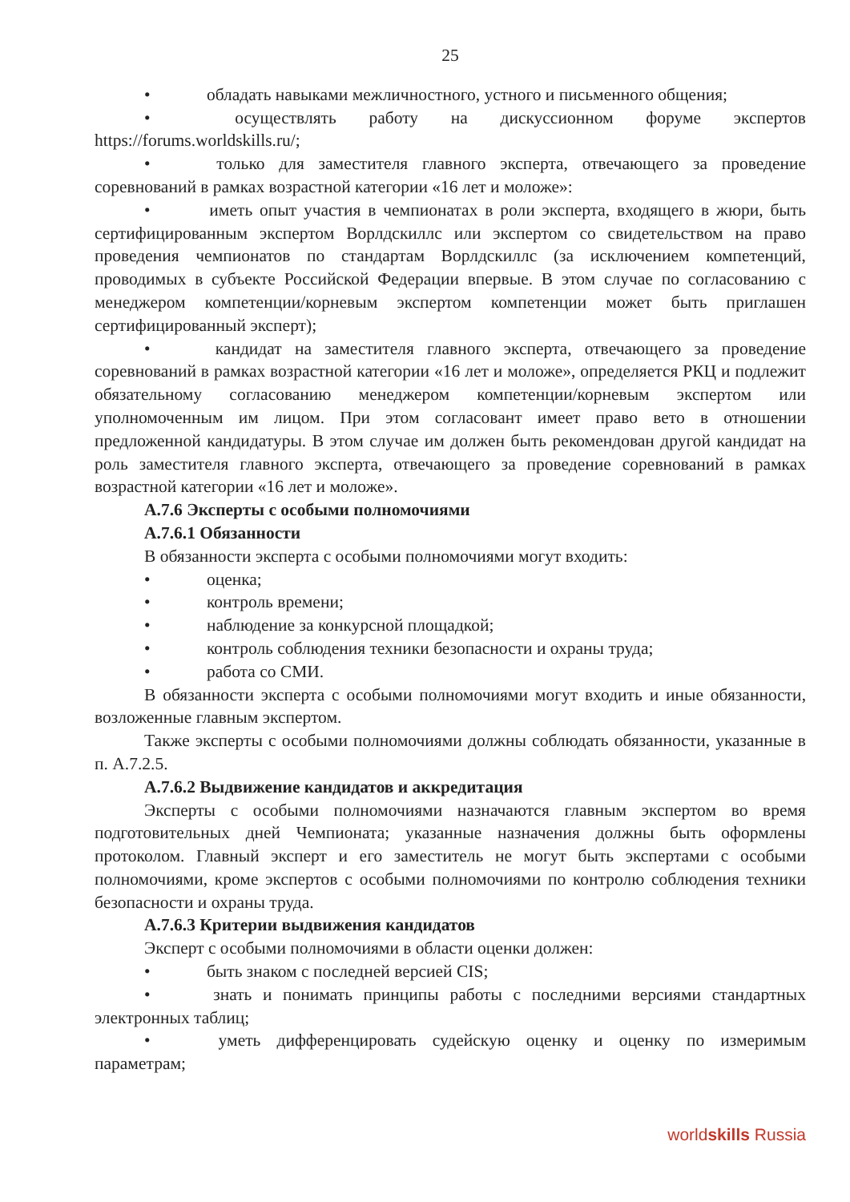25
• обладать навыками межличностного, устного и письменного общения;
• осуществлять работу на дискуссионном форуме экспертов https://forums.worldskills.ru/;
• только для заместителя главного эксперта, отвечающего за проведение соревнований в рамках возрастной категории «16 лет и моложе»:
• иметь опыт участия в чемпионатах в роли эксперта, входящего в жюри, быть сертифицированным экспертом Ворлдскиллс или экспертом со свидетельством на право проведения чемпионатов по стандартам Ворлдскиллс (за исключением компетенций, проводимых в субъекте Российской Федерации впервые. В этом случае по согласованию с менеджером компетенции/корневым экспертом компетенции может быть приглашен сертифицированный эксперт);
• кандидат на заместителя главного эксперта, отвечающего за проведение соревнований в рамках возрастной категории «16 лет и моложе», определяется РКЦ и подлежит обязательному согласованию менеджером компетенции/корневым экспертом или уполномоченным им лицом. При этом согласовант имеет право вето в отношении предложенной кандидатуры. В этом случае им должен быть рекомендован другой кандидат на роль заместителя главного эксперта, отвечающего за проведение соревнований в рамках возрастной категории «16 лет и моложе».
А.7.6 Эксперты с особыми полномочиями
А.7.6.1 Обязанности
В обязанности эксперта с особыми полномочиями могут входить:
• оценка;
• контроль времени;
• наблюдение за конкурсной площадкой;
• контроль соблюдения техники безопасности и охраны труда;
• работа со СМИ.
В обязанности эксперта с особыми полномочиями могут входить и иные обязанности, возложенные главным экспертом.
Также эксперты с особыми полномочиями должны соблюдать обязанности, указанные в п. А.7.2.5.
А.7.6.2 Выдвижение кандидатов и аккредитация
Эксперты с особыми полномочиями назначаются главным экспертом во время подготовительных дней Чемпионата; указанные назначения должны быть оформлены протоколом. Главный эксперт и его заместитель не могут быть экспертами с особыми полномочиями, кроме экспертов с особыми полномочиями по контролю соблюдения техники безопасности и охраны труда.
А.7.6.3 Критерии выдвижения кандидатов
Эксперт с особыми полномочиями в области оценки должен:
• быть знаком с последней версией CIS;
• знать и понимать принципы работы с последними версиями стандартных электронных таблиц;
• уметь дифференцировать судейскую оценку и оценку по измеримым параметрам;
worldskills Russia